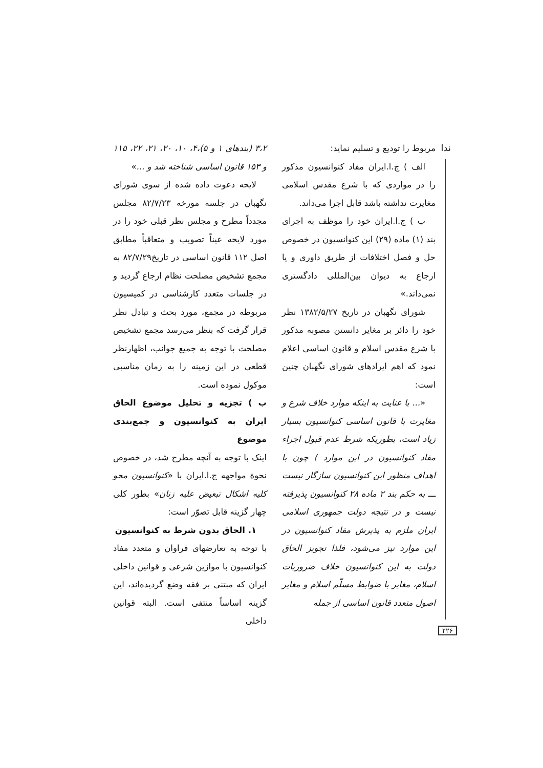ندا
مربوط را تودیع و تسلیم نماید:
الف ) ج.ا.ایران مفاد کنوانسیون مذکور را در مواردی که با شرع مقدس اسلامی مغایرت نداشته باشد قابل اجرا می‌داند.
ب ) ج.ا.ایران خود را موظف به اجرای بند (۱) ماده (۲۹) این کنوانسیون در خصوص حل و فصل اختلافات از طریق داوری و یا ارجاع به دیوان بین‌المللی دادگستری نمی‌داند.»
شورای نگهبان در تاریخ ۱۳۸۲/۵/۲۷ نظر خود را دائر بر مغایر دانستن مصوبه مذکور با شرع مقدس اسلام و قانون اساسی اعلام نمود که اهم ایرادهای شورای نگهبان چنین است:
«... با عنایت به اینکه موارد خلاف شرع و مغایرت با قانون اساسی کنوانسیون بسیار زیاد است، بطوریکه شرط عدم قبول اجراء مفاد کنوانسیون در این موارد ) چون با اهداف منظور این کنوانسیون سازگار نیست ـــ به حکم بند ۲ ماده ۲۸ کنوانسیون پذیرفته نیست و در نتیجه دولت جمهوری اسلامی ایران ملزم به پذیرش مفاد کنوانسیون در این موارد نیز می‌شود، فلذا تجویز الحاق دولت به این کنوانسیون خلاف ضروریات اسلام، مغایر با ضوابط مسلّم اسلام و مغایر اصول متعدد قانون اساسی از جمله
۳،۲ (بندهای ۱ و ۵)،۴، ۱۰، ۲۰، ۲۱، ۲۲، ۱۱۵ و ۱۵۳ قانون اساسی شناخته شد و ...»
لایحه دعوت داده شده از سوی شورای نگهبان در جلسه مورخه ۸۲/۷/۲۳ مجلس مجدداً مطرح و مجلس نظر قبلی خود را در مورد لایحه عیناً تصویب و متعاقباً مطابق اصل ۱۱۲ قانون اساسی در تاریخ۸۲/۷/۲۹ به مجمع تشخیص مصلحت نظام ارجاع گردید و در جلسات متعدد کارشناسی در کمیسیون مربوطه در مجمع، مورد بحث و تبادل نظر قرار گرفت که بنظر می‌رسد مجمع تشخیص مصلحت با توجه به جمیع جوانب، اظهارنظر قطعی در این زمینه را به زمان مناسبی موکول نموده است.
ب ) تجزیه و تحلیل موضوع الحاق ایران به کنوانسیون و جمع‌بندی موضوع
اینک با توجه به آنچه مطرح شد، در خصوص نحوة مواجهه ج.ا.ایران با «کنوانسیون محو کلیه اشکال تبعیض علیه زنان» بطور کلی چهار گزینه قابل تصوّر است:
۱. الحاق بدون شرط به کنوانسیون
با توجه به تعارضهای فراوان و متعدد مفاد کنوانسیون با موازین شرعی و قوانین داخلی ایران که مبتنی بر فقه وضع گردیده‌اند، این گزینه اساساً منتفی است. البته قوانین داخلی
۲۲۶